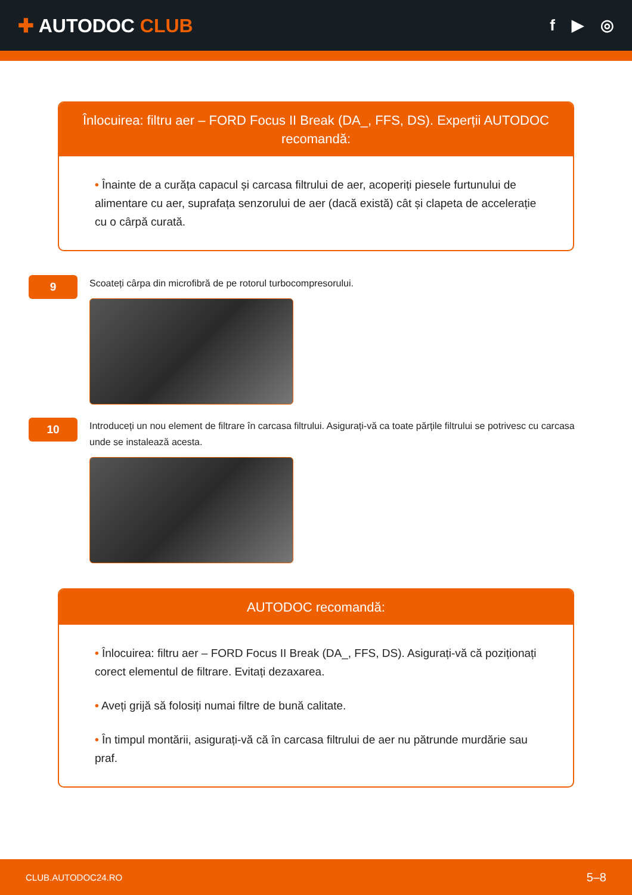✚ AUTODOC CLUB
f ▶ ◎
Înlocuirea: filtru aer – FORD Focus II Break (DA_, FFS, DS). Experții AUTODOC recomandă:
• Înainte de a curăța capacul și carcasa filtrului de aer, acoperiți piesele furtunului de alimentare cu aer, suprafața senzorului de aer (dacă există) cât și clapeta de accelerație cu o cârpă curată.
9
Scoateți cârpa din microfibră de pe rotorul turbocompresorului.
10
Introduceți un nou element de filtrare în carcasa filtrului. Asigurați-vă ca toate părțile filtrului se potrivesc cu carcasa unde se instalează acesta.
AUTODOC recomandă:
• Înlocuirea: filtru aer – FORD Focus II Break (DA_, FFS, DS). Asigurați-vă că poziționați corect elementul de filtrare. Evitați dezaxarea.
• Aveți grijă să folosiți numai filtre de bună calitate.
• În timpul montării, asigurați-vă că în carcasa filtrului de aer nu pătrunde murdărie sau praf.
CLUB.AUTODOC24.RO 5–8